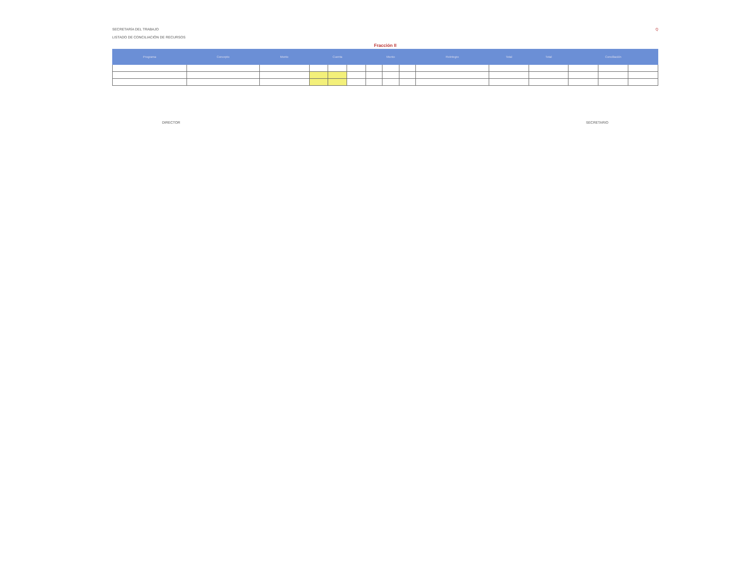SECRETARÍA DEL TRABAJO Q
LISTADO DE CONCILIACIÓN DE RECURSOS
Fracción II
| Programa | Concepto | Monto | Cuenta | | | Monto | | | Reintegro | Total | Total | Conciliación | | |
| --- | --- | --- | --- | --- | --- | --- | --- | --- | --- | --- | --- | --- | --- | --- |
DIRECTOR SECRETARIO